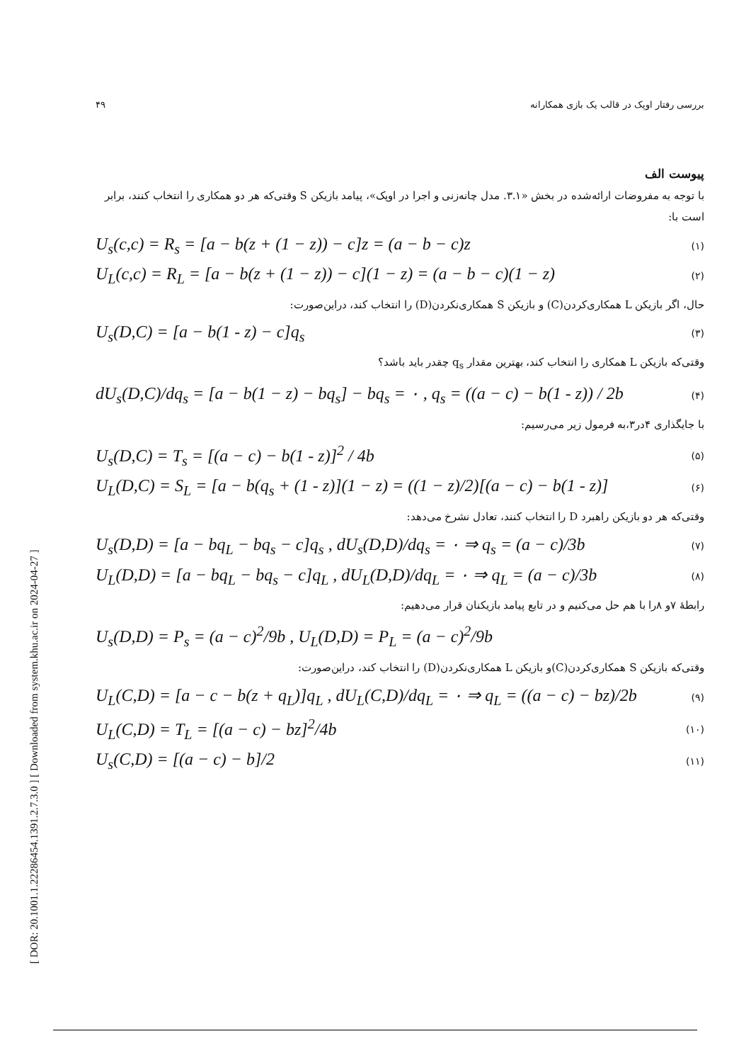[ DOR: 20.1001.1.22286454.1391.2.7.3.0 ] [ Downloaded from system.khu.ac.ir on 2024-04-27 ]
بررسی رفتار اوپک در قالب یک بازی همکارانه ۴۹
پیوست الف
با توجه به مفروضات ارائه‌شده در بخش «۳.۱. مدل چانه‌زنی و اجرا در اوپک»، پیامد بازیکن S وقتی‌که هر دو همکاری را انتخاب کنند، برابر است با:
U<sub>s</sub>(c,c) = R<sub>s</sub> = [a − b(z + (1 − z)) − c]z = (a − b − c)z (۱)
U<sub>L</sub>(c,c) = R<sub>L</sub> = [a − b(z + (1 − z)) − c](1 − z) = (a − b − c)(1 − z) (۲)
حال، اگر بازیکن L همکاری‌کردن(C) و بازیکن S همکاری‌نکردن(D) را انتخاب کند، دراین‌صورت:
U<sub>s</sub>(D,C) = [a − b(1 - z) − c]q<sub>s</sub> (۳)
وقتی‌که بازیکن L همکاری را انتخاب کند، بهترین مقدار q<sub>s</sub> چقدر باید باشد؟
dU<sub>s</sub>(D,C)/dq<sub>s</sub> = [a − b(1 − z) − bq<sub>s</sub>] − bq<sub>s</sub> = ۰ , q<sub>s</sub> = ((a − c) − b(1 - z)) / 2b (۴)
با جایگذاری ۴در۳،به فرمول زیر می‌رسیم:
U<sub>s</sub>(D,C) = T<sub>s</sub> = [(a − c) − b(1 - z)]<sup>2</sup> / 4b (۵)
U<sub>L</sub>(D,C) = S<sub>L</sub> = [a − b(q<sub>s</sub> + (1 - z)](1 − z) = ((1 − z)/2)[(a − c) − b(1 - z)] (۶)
وقتی‌که هر دو بازیکن راهبرد D را انتخاب کنند، تعادل نشرخ می‌دهد:
U<sub>s</sub>(D,D) = [a − bq<sub>L</sub> − bq<sub>s</sub> − c]q<sub>s</sub> , dU<sub>s</sub>(D,D)/dq<sub>s</sub> = ۰ ⇒ q<sub>s</sub> = (a − c)/3b (۷)
U<sub>L</sub>(D,D) = [a − bq<sub>L</sub> − bq<sub>s</sub> − c]q<sub>L</sub> , dU<sub>L</sub>(D,D)/dq<sub>L</sub> = ۰ ⇒ q<sub>L</sub> = (a − c)/3b (۸)
رابطهٔ ۷و ۸را با هم حل می‌کنیم و در تابع پیامد بازیکنان قرار می‌دهیم:
U<sub>s</sub>(D,D) = P<sub>s</sub> = (a − c)<sup>2</sup>/9b , U<sub>L</sub>(D,D) = P<sub>L</sub> = (a − c)<sup>2</sup>/9b
وقتی‌که بازیکن S همکاری‌کردن(C)و بازیکن L همکاری‌نکردن(D) را انتخاب کند، دراین‌صورت:
U<sub>L</sub>(C,D) = [a − c − b(z + q<sub>L</sub>)]q<sub>L</sub> , dU<sub>L</sub>(C,D)/dq<sub>L</sub> = ۰ ⇒ q<sub>L</sub> = ((a − c) − bz)/2b (۹)
U<sub>L</sub>(C,D) = T<sub>L</sub> = [(a − c) − bz]<sup>2</sup>/4b (۱۰)
U<sub>s</sub>(C,D) = [(a − c) − b]/2 (۱۱)